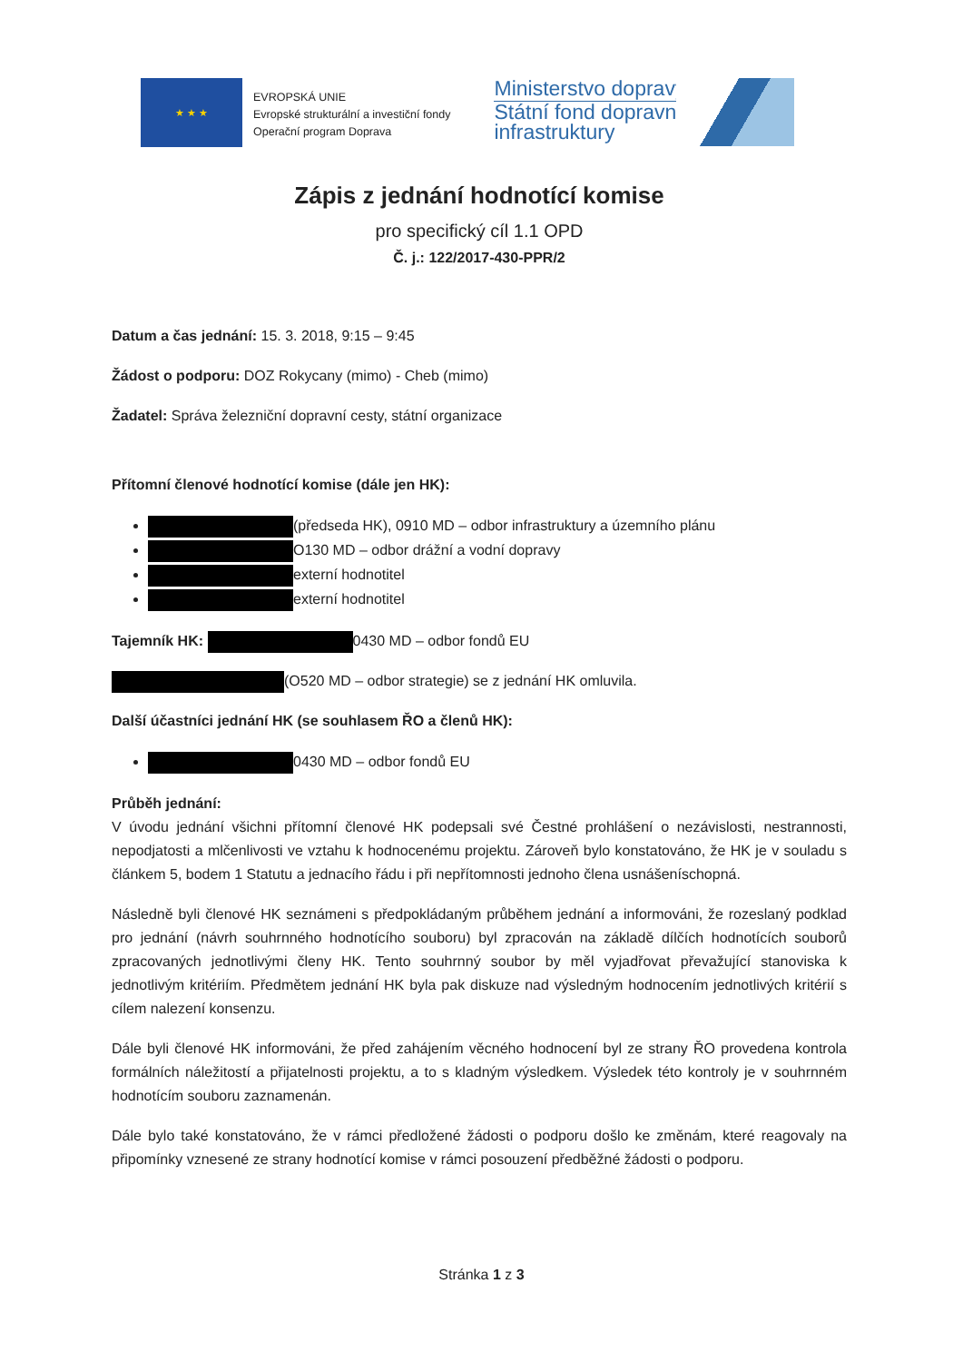★ ★ ★
EVROPSKÁ UNIE
Evropské strukturální a investiční fondy
Operační program Doprava
Ministerstvo dopravy
Státní fond dopravní
infrastruktury
Zápis z jednání hodnotící komise
pro specifický cíl 1.1 OPD
Č. j.: 122/2017-430-PPR/2
Datum a čas jednání: 15. 3. 2018, 9:15 – 9:45
Žádost o podporu: DOZ Rokycany (mimo) - Cheb (mimo)
Žadatel: Správa železniční dopravní cesty, státní organizace
Přítomní členové hodnotící komise (dále jen HK):
(předseda HK), 0910 MD – odbor infrastruktury a územního plánu
O130 MD – odbor drážní a vodní dopravy
externí hodnotitel
externí hodnotitel
Tajemník HK: 0430 MD – odbor fondů EU
(O520 MD – odbor strategie) se z jednání HK omluvila.
Další účastníci jednání HK (se souhlasem ŘO a členů HK):
0430 MD – odbor fondů EU
Průběh jednání:
V úvodu jednání všichni přítomní členové HK podepsali své Čestné prohlášení o nezávislosti, nestrannosti, nepodjatosti a mlčenlivosti ve vztahu k hodnocenému projektu. Zároveň bylo konstatováno, že HK je v souladu s článkem 5, bodem 1 Statutu a jednacího řádu i při nepřítomnosti jednoho člena usnášeníschopná.
Následně byli členové HK seznámeni s předpokládaným průběhem jednání a informováni, že rozeslaný podklad pro jednání (návrh souhrnného hodnotícího souboru) byl zpracován na základě dílčích hodnotících souborů zpracovaných jednotlivými členy HK. Tento souhrnný soubor by měl vyjadřovat převažující stanoviska k jednotlivým kritériím. Předmětem jednání HK byla pak diskuze nad výsledným hodnocením jednotlivých kritérií s cílem nalezení konsenzu.
Dále byli členové HK informováni, že před zahájením věcného hodnocení byl ze strany ŘO provedena kontrola formálních náležitostí a přijatelnosti projektu, a to s kladným výsledkem. Výsledek této kontroly je v souhrnném hodnotícím souboru zaznamenán.
Dále bylo také konstatováno, že v rámci předložené žádosti o podporu došlo ke změnám, které reagovaly na připomínky vznesené ze strany hodnotící komise v rámci posouzení předběžné žádosti o podporu.
Stránka 1 z 3